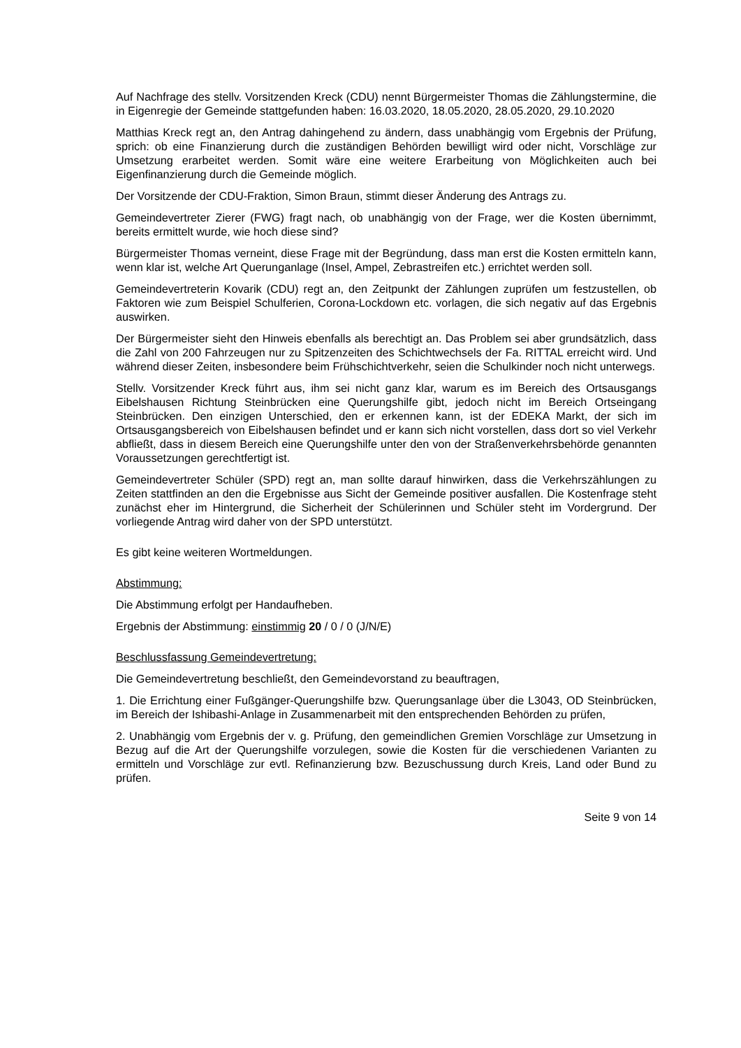Auf Nachfrage des stellv. Vorsitzenden Kreck (CDU) nennt Bürgermeister Thomas die Zählungstermine, die in Eigenregie der Gemeinde stattgefunden haben: 16.03.2020, 18.05.2020, 28.05.2020, 29.10.2020
Matthias Kreck regt an, den Antrag dahingehend zu ändern, dass unabhängig vom Ergebnis der Prüfung, sprich: ob eine Finanzierung durch die zuständigen Behörden bewilligt wird oder nicht, Vorschläge zur Umsetzung erarbeitet werden. Somit wäre eine weitere Erarbeitung von Möglichkeiten auch bei Eigenfinanzierung durch die Gemeinde möglich.
Der Vorsitzende der CDU-Fraktion, Simon Braun, stimmt dieser Änderung des Antrags zu.
Gemeindevertreter Zierer (FWG) fragt nach, ob unabhängig von der Frage, wer die Kosten übernimmt, bereits ermittelt wurde, wie hoch diese sind?
Bürgermeister Thomas verneint, diese Frage mit der Begründung, dass man erst die Kosten ermitteln kann, wenn klar ist, welche Art Querunganlage (Insel, Ampel, Zebrastreifen etc.) errichtet werden soll.
Gemeindevertreterin Kovarik (CDU) regt an, den Zeitpunkt der Zählungen zuprüfen um festzustellen, ob Faktoren wie zum Beispiel Schulferien, Corona-Lockdown etc. vorlagen, die sich negativ auf das Ergebnis auswirken.
Der Bürgermeister sieht den Hinweis ebenfalls als berechtigt an. Das Problem sei aber grundsätzlich, dass die Zahl von 200 Fahrzeugen nur zu Spitzenzeiten des Schichtwechsels der Fa. RITTAL erreicht wird. Und während dieser Zeiten, insbesondere beim Frühschichtverkehr, seien die Schulkinder noch nicht unterwegs.
Stellv. Vorsitzender Kreck führt aus, ihm sei nicht ganz klar, warum es im Bereich des Ortsausgangs Eibelshausen Richtung Steinbrücken eine Querungshilfe gibt, jedoch nicht im Bereich Ortseingang Steinbrücken. Den einzigen Unterschied, den er erkennen kann, ist der EDEKA Markt, der sich im Ortsausgangsbereich von Eibelshausen befindet und er kann sich nicht vorstellen, dass dort so viel Verkehr abfließt, dass in diesem Bereich eine Querungshilfe unter den von der Straßenverkehrsbehörde genannten Voraussetzungen gerechtfertigt ist.
Gemeindevertreter Schüler (SPD) regt an, man sollte darauf hinwirken, dass die Verkehrszählungen zu Zeiten stattfinden an den die Ergebnisse aus Sicht der Gemeinde positiver ausfallen. Die Kostenfrage steht zunächst eher im Hintergrund, die Sicherheit der Schülerinnen und Schüler steht im Vordergrund. Der vorliegende Antrag wird daher von der SPD unterstützt.
Es gibt keine weiteren Wortmeldungen.
Abstimmung:
Die Abstimmung erfolgt per Handaufheben.
Ergebnis der Abstimmung: einstimmig 20 / 0 / 0 (J/N/E)
Beschlussfassung Gemeindevertretung:
Die Gemeindevertretung beschließt, den Gemeindevorstand zu beauftragen,
1. Die Errichtung einer Fußgänger-Querungshilfe bzw. Querungsanlage über die L3043, OD Steinbrücken, im Bereich der Ishibashi-Anlage in Zusammenarbeit mit den entsprechenden Behörden zu prüfen,
2. Unabhängig vom Ergebnis der v. g. Prüfung, den gemeindlichen Gremien Vorschläge zur Umsetzung in Bezug auf die Art der Querungshilfe vorzulegen, sowie die Kosten für die verschiedenen Varianten zu ermitteln und Vorschläge zur evtl. Refinanzierung bzw. Bezuschussung durch Kreis, Land oder Bund zu prüfen.
Seite 9 von 14